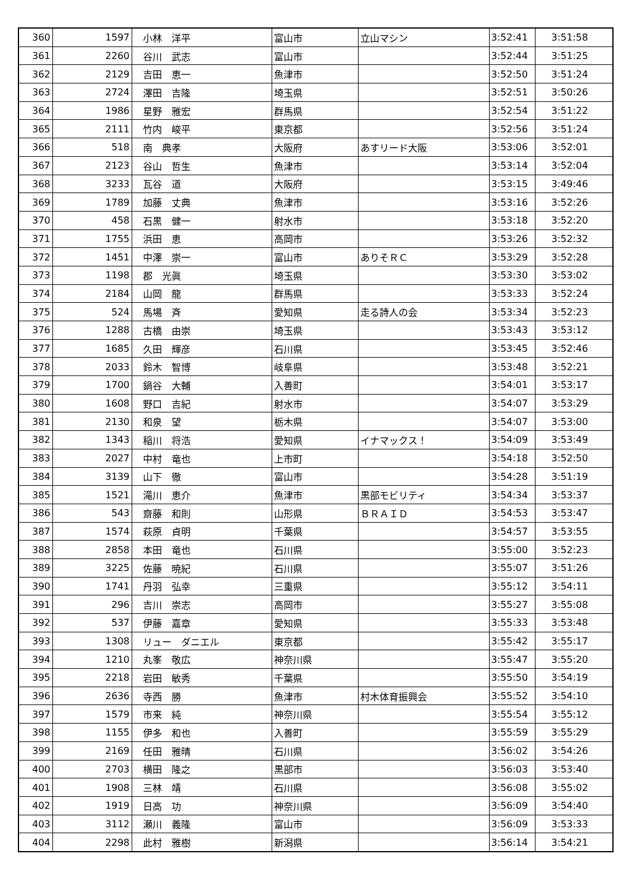| 360 | 1597 | 小林 洋平 | 富山市 | 立山マシン | 3:52:41 | 3:51:58 |
| 361 | 2260 | 谷川 武志 | 富山市 | | 3:52:44 | 3:51:25 |
| 362 | 2129 | 吉田 恵一 | 魚津市 | | 3:52:50 | 3:51:24 |
| 363 | 2724 | 澤田 吉隆 | 埼玉県 | | 3:52:51 | 3:50:26 |
| 364 | 1986 | 星野 雅宏 | 群馬県 | | 3:52:54 | 3:51:22 |
| 365 | 2111 | 竹内 峻平 | 東京都 | | 3:52:56 | 3:51:24 |
| 366 | 518 | 南 典孝 | 大阪府 | あすリード大阪 | 3:53:06 | 3:52:01 |
| 367 | 2123 | 谷山 哲生 | 魚津市 | | 3:53:14 | 3:52:04 |
| 368 | 3233 | 瓦谷 道 | 大阪府 | | 3:53:15 | 3:49:46 |
| 369 | 1789 | 加藤 丈典 | 魚津市 | | 3:53:16 | 3:52:26 |
| 370 | 458 | 石黒 健一 | 射水市 | | 3:53:18 | 3:52:20 |
| 371 | 1755 | 浜田 恵 | 高岡市 | | 3:53:26 | 3:52:32 |
| 372 | 1451 | 中澤 崇一 | 富山市 | ありそＲＣ | 3:53:29 | 3:52:28 |
| 373 | 1198 | 郡 光眞 | 埼玉県 | | 3:53:30 | 3:53:02 |
| 374 | 2184 | 山岡 龍 | 群馬県 | | 3:53:33 | 3:52:24 |
| 375 | 524 | 馬場 斉 | 愛知県 | 走る詩人の会 | 3:53:34 | 3:52:23 |
| 376 | 1288 | 古橋 由崇 | 埼玉県 | | 3:53:43 | 3:53:12 |
| 377 | 1685 | 久田 輝彦 | 石川県 | | 3:53:45 | 3:52:46 |
| 378 | 2033 | 鈴木 智博 | 岐阜県 | | 3:53:48 | 3:52:21 |
| 379 | 1700 | 鍋谷 大輔 | 入善町 | | 3:54:01 | 3:53:17 |
| 380 | 1608 | 野口 吉紀 | 射水市 | | 3:54:07 | 3:53:29 |
| 381 | 2130 | 和泉 望 | 栃木県 | | 3:54:07 | 3:53:00 |
| 382 | 1343 | 稲川 将浩 | 愛知県 | イナマックス！ | 3:54:09 | 3:53:49 |
| 383 | 2027 | 中村 竜也 | 上市町 | | 3:54:18 | 3:52:50 |
| 384 | 3139 | 山下 徹 | 富山市 | | 3:54:28 | 3:51:19 |
| 385 | 1521 | 滝川 恵介 | 魚津市 | 黒部モビリティ | 3:54:34 | 3:53:37 |
| 386 | 543 | 齋藤 和則 | 山形県 | ＢＲＡＩＤ | 3:54:53 | 3:53:47 |
| 387 | 1574 | 萩原 貞明 | 千葉県 | | 3:54:57 | 3:53:55 |
| 388 | 2858 | 本田 竜也 | 石川県 | | 3:55:00 | 3:52:23 |
| 389 | 3225 | 佐藤 暁紀 | 石川県 | | 3:55:07 | 3:51:26 |
| 390 | 1741 | 丹羽 弘幸 | 三重県 | | 3:55:12 | 3:54:11 |
| 391 | 296 | 吉川 崇志 | 高岡市 | | 3:55:27 | 3:55:08 |
| 392 | 537 | 伊藤 嘉章 | 愛知県 | | 3:55:33 | 3:53:48 |
| 393 | 1308 | リュー ダニエル | 東京都 | | 3:55:42 | 3:55:17 |
| 394 | 1210 | 丸峯 敬広 | 神奈川県 | | 3:55:47 | 3:55:20 |
| 395 | 2218 | 岩田 敏秀 | 千葉県 | | 3:55:50 | 3:54:19 |
| 396 | 2636 | 寺西 勝 | 魚津市 | 村木体育振興会 | 3:55:52 | 3:54:10 |
| 397 | 1579 | 市来 純 | 神奈川県 | | 3:55:54 | 3:55:12 |
| 398 | 1155 | 伊多 和也 | 入善町 | | 3:55:59 | 3:55:29 |
| 399 | 2169 | 任田 雅晴 | 石川県 | | 3:56:02 | 3:54:26 |
| 400 | 2703 | 横田 隆之 | 黒部市 | | 3:56:03 | 3:53:40 |
| 401 | 1908 | 三林 靖 | 石川県 | | 3:56:08 | 3:55:02 |
| 402 | 1919 | 日高 功 | 神奈川県 | | 3:56:09 | 3:54:40 |
| 403 | 3112 | 瀬川 義隆 | 富山市 | | 3:56:09 | 3:53:33 |
| 404 | 2298 | 此村 雅樹 | 新潟県 | | 3:56:14 | 3:54:21 |